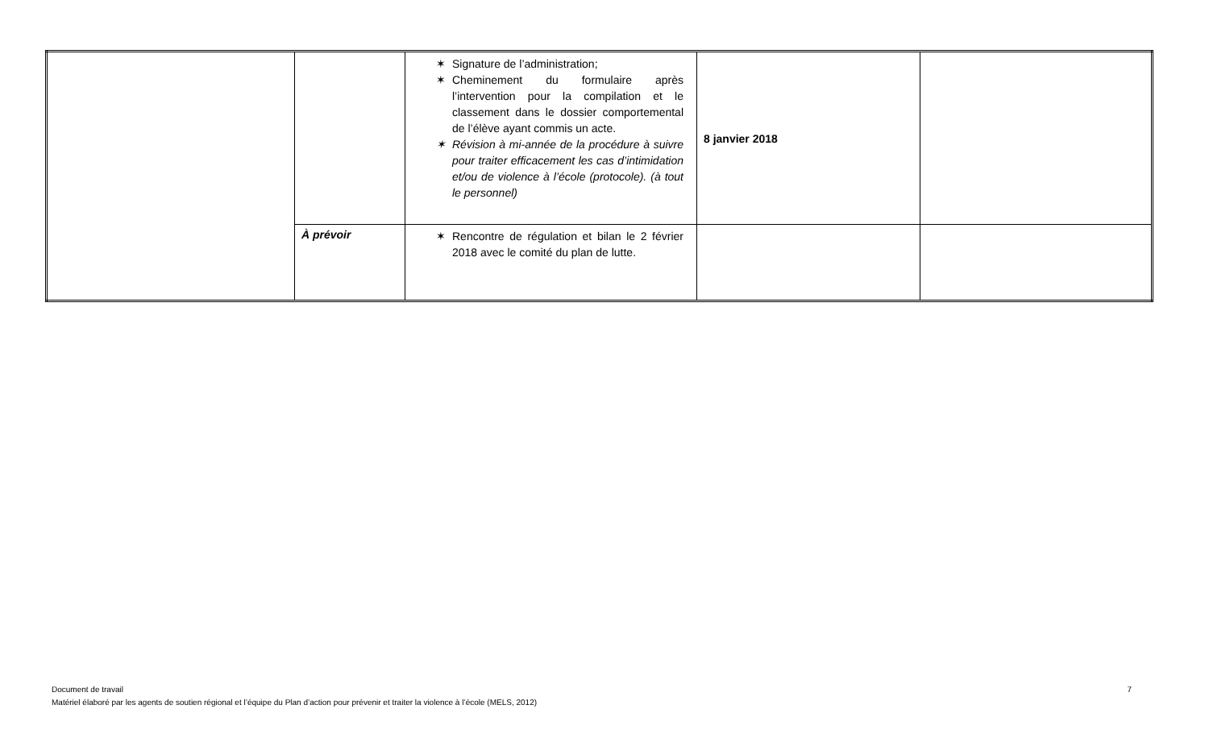| | | ✶ Signature de l’administration; ✶ Cheminement du formulaire après l’intervention pour la compilation et le classement dans le dossier comportemental de l’élève ayant commis un acte. ✶ Révision à mi-année de la procédure à suivre pour traiter efficacement les cas d’intimidation et/ou de violence à l’école (protocole). (à tout le personnel) | 8 janvier 2018 | |
| | À prévoir | ✶ Rencontre de régulation et bilan le 2 février 2018 avec le comité du plan de lutte. | | |
Document de travail 7
Matériel élaboré par les agents de soutien régional et l’équipe du Plan d’action pour prévenir et traiter la violence à l’école (MELS, 2012)